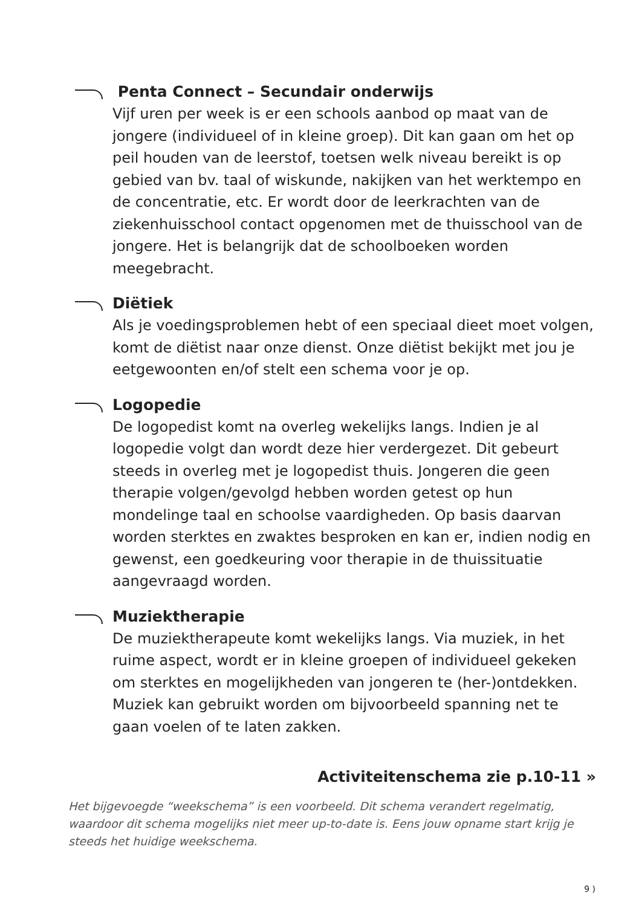Penta Connect – Secundair onderwijs
Vijf uren per week is er een schools aanbod op maat van de jongere (individueel of in kleine groep). Dit kan gaan om het op peil houden van de leerstof, toetsen welk niveau bereikt is op gebied van bv. taal of wiskunde, nakijken van het werktempo en de concentratie, etc. Er wordt door de leerkrachten van de ziekenhuisschool contact opgenomen met de thuisschool van de jongere. Het is belangrijk dat de schoolboeken worden meegebracht.
Diëtiek
Als je voedingsproblemen hebt of een speciaal dieet moet volgen, komt de diëtist naar onze dienst. Onze diëtist bekijkt met jou je eetgewoonten en/of stelt een schema voor je op.
Logopedie
De logopedist komt na overleg wekelijks langs. Indien je al logopedie volgt dan wordt deze hier verdergezet. Dit gebeurt steeds in overleg met je logopedist thuis. Jongeren die geen therapie volgen/gevolgd hebben worden getest op hun mondelinge taal en schoolse vaardigheden. Op basis daarvan worden sterktes en zwaktes besproken en kan er, indien nodig en gewenst, een goedkeuring voor therapie in de thuissituatie aangevraagd worden.
Muziektherapie
De muziektherapeute komt wekelijks langs. Via muziek, in het ruime aspect, wordt er in kleine groepen of individueel gekeken om sterktes en mogelijkheden van jongeren te (her-)ontdekken. Muziek kan gebruikt worden om bijvoorbeeld spanning net te gaan voelen of te laten zakken.
Activiteitenschema zie p.10-11 »
Het bijgevoegde “weekschema” is een voorbeeld. Dit schema verandert regelmatig, waardoor dit schema mogelijks niet meer up-to-date is. Eens jouw opname start krijg je steeds het huidige weekschema.
9 )